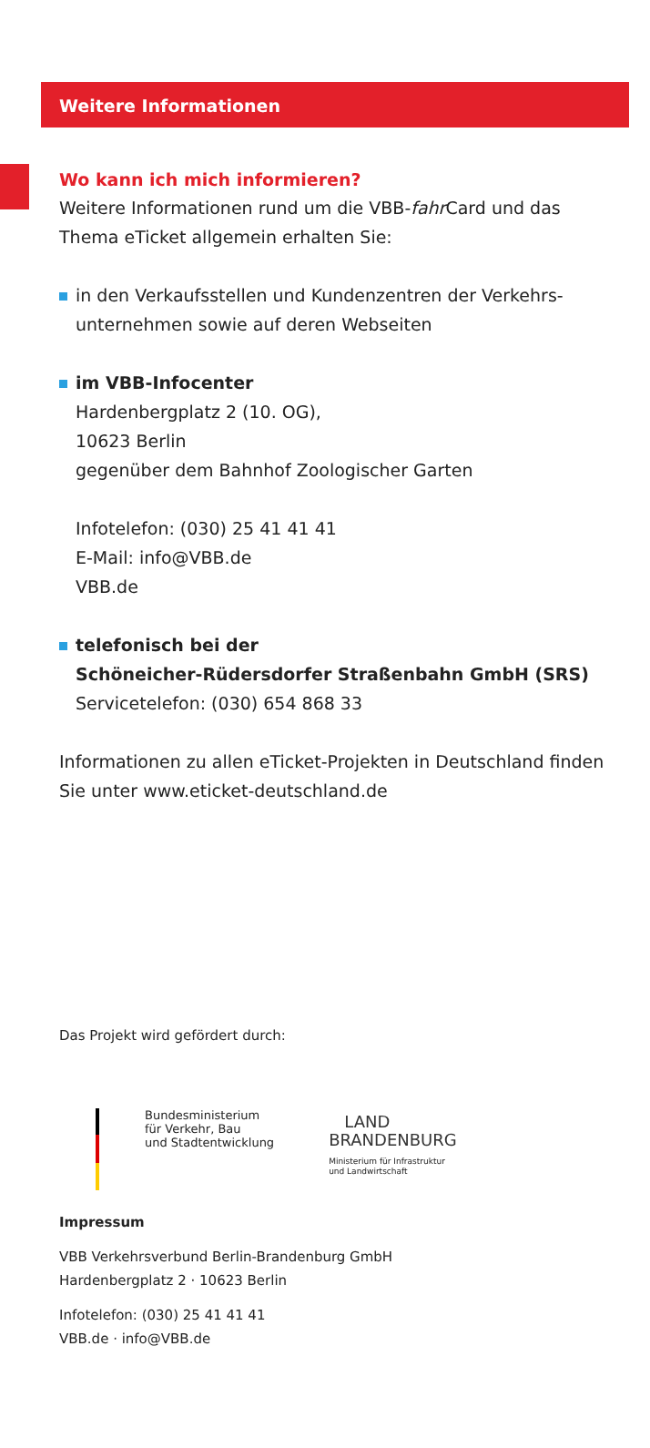Weitere Informationen
Wo kann ich mich informieren?
Weitere Informationen rund um die VBB-fahr Card und das Thema eTicket allgemein erhalten Sie:
in den Verkaufsstellen und Kundenzentren der Verkehrs­unternehmen sowie auf deren Webseiten
im VBB-Infocenter
Hardenbergplatz 2 (10. OG),
10623 Berlin
gegenüber dem Bahnhof Zoologischer Garten
Infotelefon: (030) 25 41 41 41
E-Mail: info@VBB.de
VBB.de
telefonisch bei der
Schöneicher-Rüdersdorfer Straßenbahn GmbH (SRS)
Servicetelefon: (030) 654 868 33
Informationen zu allen eTicket-Projekten in Deutschland finden Sie unter www.eticket-deutschland.de
Das Projekt wird gefördert durch:
Bundesministerium
für Verkehr, Bau
und Stadtentwicklung
LAND
BRANDENBURG
Ministerium für Infrastruktur
und Landwirtschaft
Impressum
VBB Verkehrsverbund Berlin-Brandenburg GmbH
Hardenbergplatz 2 · 10623 Berlin
Infotelefon: (030) 25 41 41 41
VBB.de · info@VBB.de